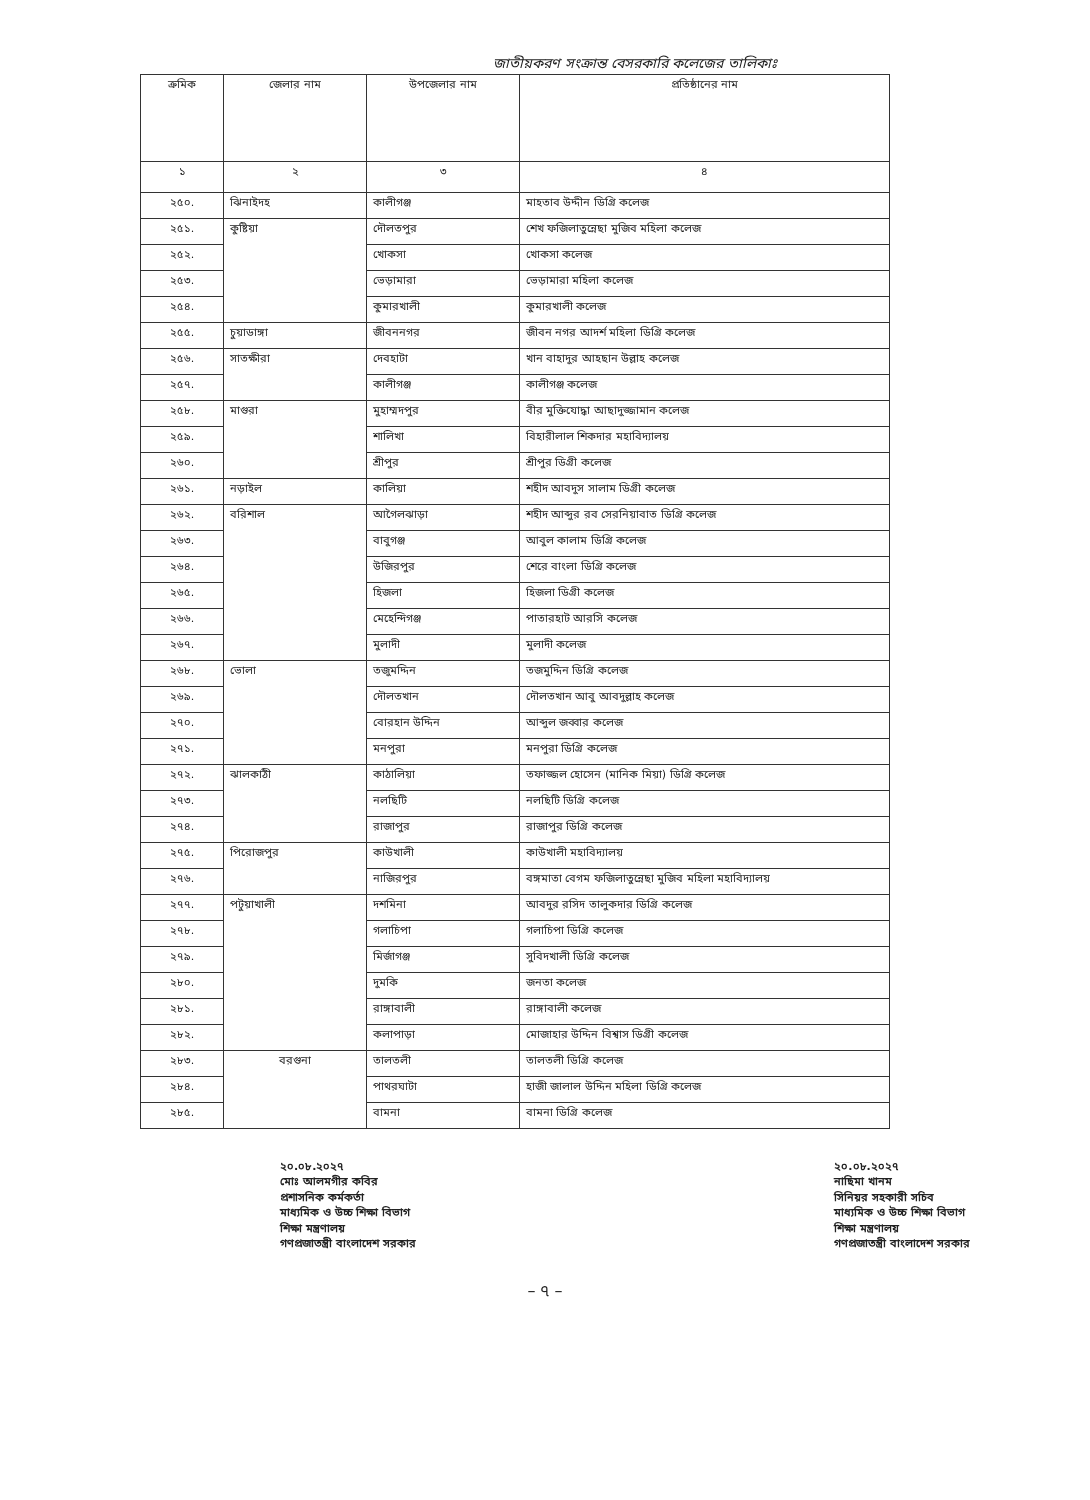জাতীয়করণ সংক্রান্ত বেসরকারি কলেজের তালিকাঃ
| ক্রমিক | জেলার নাম | উপজেলার নাম | প্রতিষ্ঠানের নাম |
| --- | --- | --- | --- |
| ১ | ২ | ৩ | ৪ |
| ২৫০. | ঝিনাইদহ | কালীগঞ্জ | মাহতাব উদ্দীন ডিগ্রি কলেজ |
| ২৫১. | কুষ্টিয়া | দৌলতপুর | শেখ ফজিলাতুন্নেছা মুজিব মহিলা কলেজ |
| ২৫২. | | খোকসা | খোকসা কলেজ |
| ২৫৩. | | ভেড়ামারা | ভেড়ামারা মহিলা কলেজ |
| ২৫৪. | | কুমারখালী | কুমারখালী কলেজ |
| ২৫৫. | চুয়াডাঙ্গা | জীবননগর | জীবন নগর আদর্শ মহিলা ডিগ্রি কলেজ |
| ২৫৬. | সাতক্ষীরা | দেবহাটা | খান বাহাদুর আহছান উল্লাহ কলেজ |
| ২৫৭. | | কালীগঞ্জ | কালীগঞ্জ কলেজ |
| ২৫৮. | মাগুরা | মুহাম্মদপুর | বীর মুক্তিযোদ্ধা আছাদুজ্জামান কলেজ |
| ২৫৯. | | শালিখা | বিহারীলাল শিকদার মহাবিদ্যালয় |
| ২৬০. | | শ্রীপুর | শ্রীপুর ডিগ্রী কলেজ |
| ২৬১. | নড়াইল | কালিয়া | শহীদ আবদুস সালাম ডিগ্রী কলেজ |
| ২৬২. | বরিশাল | আগৈলঝাড়া | শহীদ আব্দুর রব সেরনিয়াবাত ডিগ্রি কলেজ |
| ২৬৩. | | বাবুগঞ্জ | আবুল কালাম ডিগ্রি কলেজ |
| ২৬৪. | | উজিরপুর | শেরে বাংলা ডিগ্রি কলেজ |
| ২৬৫. | | হিজলা | হিজলা ডিগ্রী কলেজ |
| ২৬৬. | | মেহেন্দিগঞ্জ | পাতারহাট আরসি কলেজ |
| ২৬৭. | | মুলাদী | মুলাদী কলেজ |
| ২৬৮. | ভোলা | তজুমদ্দিন | তজমুদ্দিন ডিগ্রি কলেজ |
| ২৬৯. | | দৌলতখান | দৌলতখান আবু আবদুল্লাহ কলেজ |
| ২৭০. | | বোরহান উদ্দিন | আব্দুল জব্বার কলেজ |
| ২৭১. | | মনপুরা | মনপুরা ডিগ্রি কলেজ |
| ২৭২. | ঝালকাঠী | কাঠালিয়া | তফাজ্জল হোসেন (মানিক মিয়া) ডিগ্রি কলেজ |
| ২৭৩. | | নলছিটি | নলছিটি ডিগ্রি কলেজ |
| ২৭৪. | | রাজাপুর | রাজাপুর ডিগ্রি কলেজ |
| ২৭৫. | পিরোজপুর | কাউখালী | কাউখালী মহাবিদ্যালয় |
| ২৭৬. | | নাজিরপুর | বঙ্গমাতা বেগম ফজিলাতুন্নেছা মুজিব মহিলা মহাবিদ্যালয় |
| ২৭৭. | পটুয়াখালী | দশমিনা | আবদুর রসিদ তালুকদার ডিগ্রি কলেজ |
| ২৭৮. | | গলাচিপা | গলাচিপা ডিগ্রি কলেজ |
| ২৭৯. | | মির্জাগঞ্জ | সুবিদখালী ডিগ্রি কলেজ |
| ২৮০. | | দুমকি | জনতা কলেজ |
| ২৮১. | | রাঙ্গাবালী | রাঙ্গাবালী কলেজ |
| ২৮২. | | কলাপাড়া | মোজাহার উদ্দিন বিশ্বাস ডিগ্রী কলেজ |
| ২৮৩. | বরগুনা | তালতলী | তালতলী ডিগ্রি কলেজ |
| ২৮৪. | | পাথরঘাটা | হাজী জালাল উদ্দিন মহিলা ডিগ্রি কলেজ |
| ২৮৫. | | বামনা | বামনা ডিগ্রি কলেজ |
২০.০৮.২০২৭
মোঃ আলমগীর কবির
প্রশাসনিক কর্মকর্তা
মাধ্যমিক ও উচ্চ শিক্ষা বিভাগ
শিক্ষা মন্ত্রণালয়
গণপ্রজাতন্ত্রী বাংলাদেশ সরকার
২০.০৮.২০২৭
নাছিমা খানম
সিনিয়র সহকারী সচিব
মাধ্যমিক ও উচ্চ শিক্ষা বিভাগ
শিক্ষা মন্ত্রণালয়
গণপ্রজাতন্ত্রী বাংলাদেশ সরকার
– ৭ –